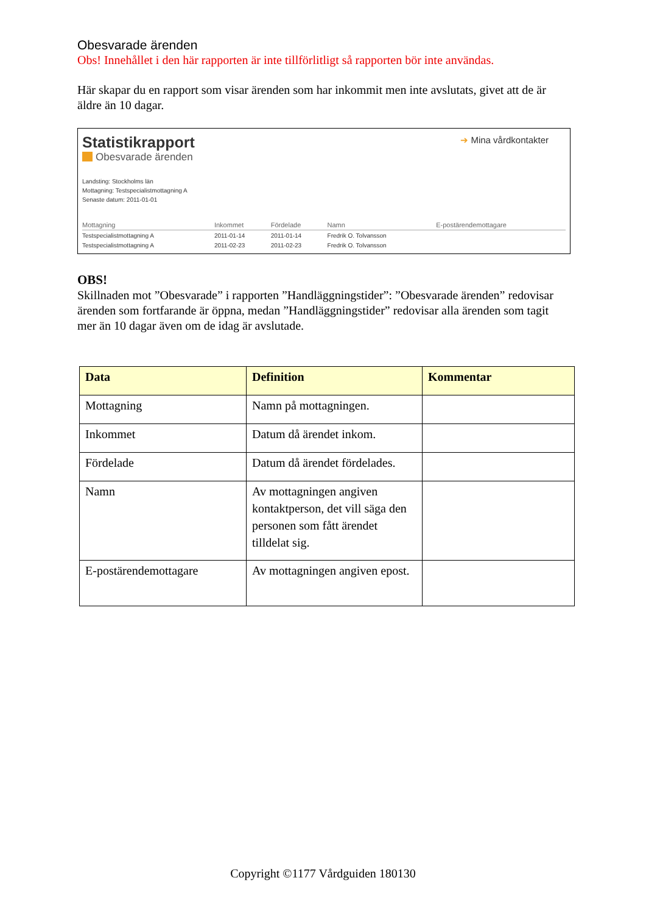Obesvarade ärenden
Obs! Innehållet i den här rapporten är inte tillförlitligt så rapporten bör inte användas.
Här skapar du en rapport som visar ärenden som har inkommit men inte avslutats, givet att de är äldre än 10 dagar.
➔ Mina vårdkontakter
Statistikrapport
Obesvarade ärenden
Landsting: Stockholms län
Mottagning: Testspecialistmottagning A
Senaste datum: 2011-01-01
| Mottagning | Inkommet | Fördelade | Namn | E-postärendemottagare |
| --- | --- | --- | --- | --- |
| Testspecialistmottagning A | 2011-01-14 | 2011-01-14 | Fredrik O. Tolvansson | |
| Testspecialistmottagning A | 2011-02-23 | 2011-02-23 | Fredrik O. Tolvansson | |
OBS!
Skillnaden mot ”Obesvarade” i rapporten ”Handläggningstider”: ”Obesvarade ärenden” redovisar ärenden som fortfarande är öppna, medan ”Handläggningstider” redovisar alla ärenden som tagit mer än 10 dagar även om de idag är avslutade.
| Data | Definition | Kommentar |
| --- | --- | --- |
| Mottagning | Namn på mottagningen. | |
| Inkommet | Datum då ärendet inkom. | |
| Fördelade | Datum då ärendet fördelades. | |
| Namn | Av mottagningen angiven kontaktperson, det vill säga den personen som fått ärendet tilldelat sig. | |
| E-postärendemottagare | Av mottagningen angiven epost. | |
Copyright ©1177 Vårdguiden 180130